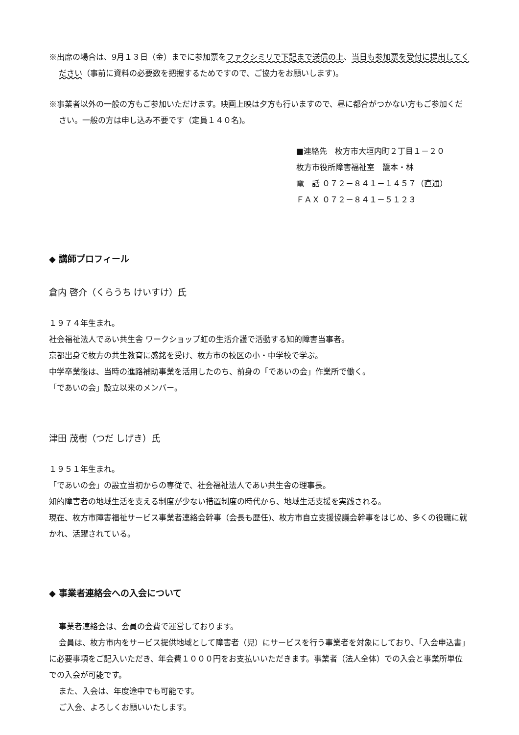※出席の場合は、9月１３日（金）までに参加票をファクシミリで下記まで送信の上、当日も参加票を受付に提出してください（事前に資料の必要数を把握するためですので、ご協力をお願いします)。
※事業者以外の一般の方もご参加いただけます。映画上映は夕方も行いますので、昼に都合がつかない方もご参加ください。一般の方は申し込み不要です（定員１４０名)。
■連絡先　枚方市大垣内町２丁目１－２０
枚方市役所障害福祉室　籠本・林
電　話 ０７２－８４１－１４５７（直通）
ＦＡＸ ０７２－８４１－５１２３
◆ 講師プロフィール
倉内 啓介（くらうち けいすけ）氏
１９７４年生まれ。
社会福祉法人であい共生舎 ワークショップ虹の生活介護で活動する知的障害当事者。
京都出身で枚方の共生教育に感銘を受け、枚方市の校区の小・中学校で学ぶ。
中学卒業後は、当時の進路補助事業を活用したのち、前身の「であいの会」作業所で働く。
「であいの会」設立以来のメンバー。
津田 茂樹（つだ しげき）氏
１９５１年生まれ。
「であいの会」の設立当初からの専従で、社会福祉法人であい共生舎の理事長。
知的障害者の地域生活を支える制度が少ない措置制度の時代から、地域生活支援を実践される。
現在、枚方市障害福祉サービス事業者連絡会幹事（会長も歴任)、枚方市自立支援協議会幹事をはじめ、多くの役職に就かれ、活躍されている。
◆ 事業者連絡会への入会について
事業者連絡会は、会員の会費で運営しております。
会員は、枚方市内をサービス提供地域として障害者（児）にサービスを行う事業者を対象にしており、「入会申込書」に必要事項をご記入いただき、年会費１０００円をお支払いいただきます。事業者（法人全体）での入会と事業所単位での入会が可能です。
また、入会は、年度途中でも可能です。
ご入会、よろしくお願いいたします。